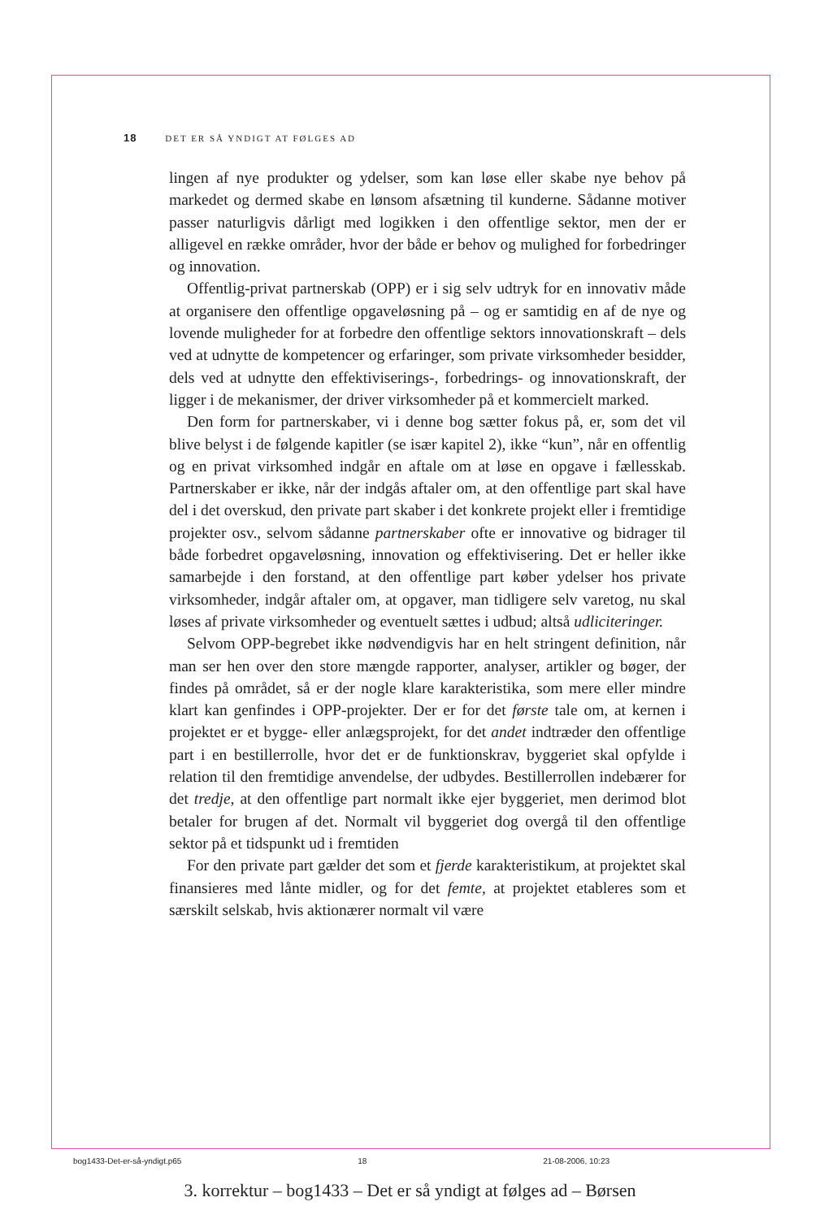18 DET ER SÅ YNDIGT AT FØLGES AD
lingen af nye produkter og ydelser, som kan løse eller skabe nye behov på markedet og dermed skabe en lønsom afsætning til kunderne. Sådanne motiver passer naturligvis dårligt med logikken i den offentlige sektor, men der er alligevel en række områder, hvor der både er behov og mulighed for forbedringer og innovation.
Offentlig-privat partnerskab (OPP) er i sig selv udtryk for en innovativ måde at organisere den offentlige opgaveløsning på – og er samtidig en af de nye og lovende muligheder for at forbedre den offentlige sektors innovationskraft – dels ved at udnytte de kompetencer og erfaringer, som private virksomheder besidder, dels ved at udnytte den effektiviserings-, forbedrings- og innovationskraft, der ligger i de mekanismer, der driver virksomheder på et kommercielt marked.
Den form for partnerskaber, vi i denne bog sætter fokus på, er, som det vil blive belyst i de følgende kapitler (se især kapitel 2), ikke “kun”, når en offentlig og en privat virksomhed indgår en aftale om at løse en opgave i fællesskab. Partnerskaber er ikke, når der indgås aftaler om, at den offentlige part skal have del i det overskud, den private part skaber i det konkrete projekt eller i fremtidige projekter osv., selvom sådanne partnerskaber ofte er innovative og bidrager til både forbedret opgaveløsning, innovation og effektivisering. Det er heller ikke samarbejde i den forstand, at den offentlige part køber ydelser hos private virksomheder, indgår aftaler om, at opgaver, man tidligere selv varetog, nu skal løses af private virksomheder og eventuelt sættes i udbud; altså udliciteringer.
Selvom OPP-begrebet ikke nødvendigvis har en helt stringent definition, når man ser hen over den store mængde rapporter, analyser, artikler og bøger, der findes på området, så er der nogle klare karakteristika, som mere eller mindre klart kan genfindes i OPP-projekter. Der er for det første tale om, at kernen i projektet er et bygge- eller anlægsprojekt, for det andet indtræder den offentlige part i en bestillerrolle, hvor det er de funktionskrav, byggeriet skal opfylde i relation til den fremtidige anvendelse, der udbydes. Bestillerrollen indebærer for det tredje, at den offentlige part normalt ikke ejer byggeriet, men derimod blot betaler for brugen af det. Normalt vil byggeriet dog overgå til den offentlige sektor på et tidspunkt ud i fremtiden
For den private part gælder det som et fjerde karakteristikum, at projektet skal finansieres med lånte midler, og for det femte, at projektet etableres som et særskilt selskab, hvis aktionærer normalt vil være
bog1433-Det-er-så-yndigt.p65 18 21-08-2006, 10:23
3. korrektur – bog1433 – Det er så yndigt at følges ad – Børsen